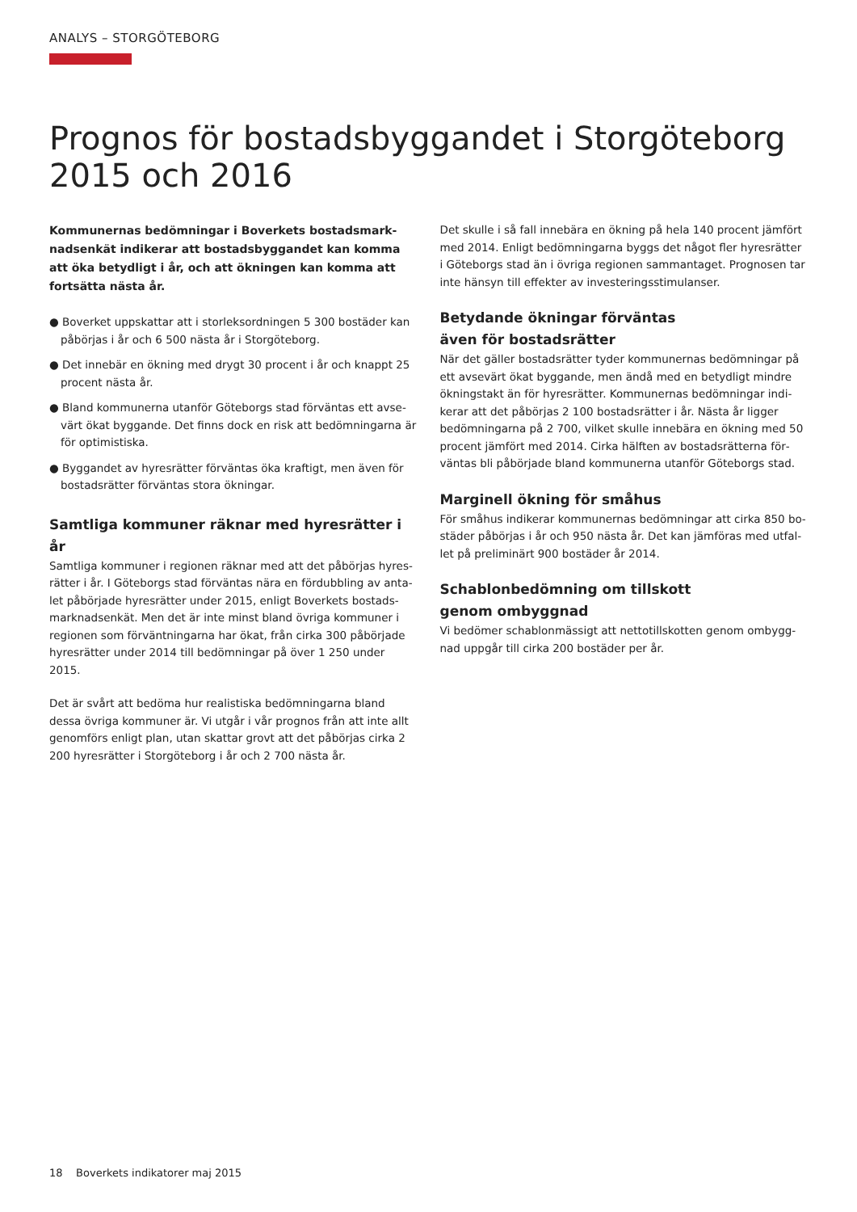ANALYS – STORGÖTEBORG
Prognos för bostadsbyggandet i Storgöteborg 2015 och 2016
Kommunernas bedömningar i Boverkets bostadsmark­nadsenkät indikerar att bostadsbyggandet kan komma att öka betydligt i år, och att ökningen kan komma att fortsätta nästa år.
● Boverket uppskattar att i storleksordningen 5 300 bostäder kan påbörjas i år och 6 500 nästa år i Storgöteborg.
● Det innebär en ökning med drygt 30 procent i år och knappt 25 procent nästa år.
● Bland kommunerna utanför Göteborgs stad förväntas ett avse­värt ökat byggande. Det finns dock en risk att bedömningarna är för optimistiska.
● Byggandet av hyresrätter förväntas öka kraftigt, men även för bostadsrätter förväntas stora ökningar.
Samtliga kommuner räknar med hyresrätter i år
Samtliga kommuner i regionen räknar med att det påbörjas hyres­rätter i år. I Göteborgs stad förväntas nära en fördubbling av anta­let påbörjade hyresrätter under 2015, enligt Boverkets bostads­marknadsenkät. Men det är inte minst bland övriga kommuner i regionen som förväntningarna har ökat, från cirka 300 påbörjade hyresrätter under 2014 till bedömningar på över 1 250 under 2015.
Det är svårt att bedöma hur realistiska bedömningarna bland dessa övriga kommuner är. Vi utgår i vår prognos från att inte allt genomförs enligt plan, utan skattar grovt att det påbörjas cirka 2 200 hyresrätter i Storgöteborg i år och 2 700 nästa år.
Det skulle i så fall innebära en ökning på hela 140 procent jämfört med 2014. Enligt bedömningarna byggs det något fler hyresrätter i Göteborgs stad än i övriga regionen sammantaget. Prognosen tar inte hänsyn till effekter av investeringsstimulanser.
Betydande ökningar förväntas
även för bostadsrätter
När det gäller bostadsrätter tyder kommunernas bedömningar på ett avsevärt ökat byggande, men ändå med en betydligt mindre ökningstakt än för hyresrätter. Kommunernas bedömningar indi­kerar att det påbörjas 2 100 bostadsrätter i år. Nästa år ligger bedömningarna på 2 700, vilket skulle innebära en ökning med 50 procent jämfört med 2014. Cirka hälften av bostadsrätterna för­väntas bli påbörjade bland kommunerna utanför Göteborgs stad.
Marginell ökning för småhus
För småhus indikerar kommunernas bedömningar att cirka 850 bo­städer påbörjas i år och 950 nästa år. Det kan jämföras med utfal­let på preliminärt 900 bostäder år 2014.
Schablonbedömning om tillskott
genom ombyggnad
Vi bedömer schablonmässigt att nettotillskotten genom ombygg­nad uppgår till cirka 200 bostäder per år.
18 Boverkets indikatorer maj 2015